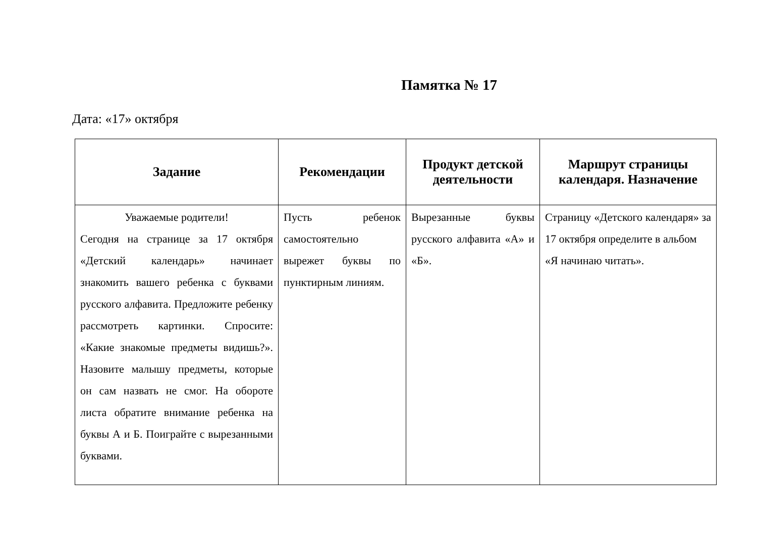Памятка № 17
Дата: «17» октября
| Задание | Рекомендации | Продукт детской деятельности | Маршрут страницы календаря. Назначение |
| --- | --- | --- | --- |
| Уважаемые родители! Сегодня на странице за 17 октября «Детский календарь» начинает знакомить вашего ребенка с буквами русского алфавита. Предложите ребенку рассмотреть картинки. Спросите: «Какие знакомые предметы видишь?». Назовите малышу предметы, которые он сам назвать не смог. На обороте листа обратите внимание ребенка на буквы А и Б. Поиграйте с вырезанными буквами. | Пусть ребенок самостоятельно вырежет буквы по пунктирным линиям. | Вырезанные буквы русского алфавита «А» и «Б». | Страницу «Детского календаря» за 17 октября определите в альбом «Я начинаю читать». |